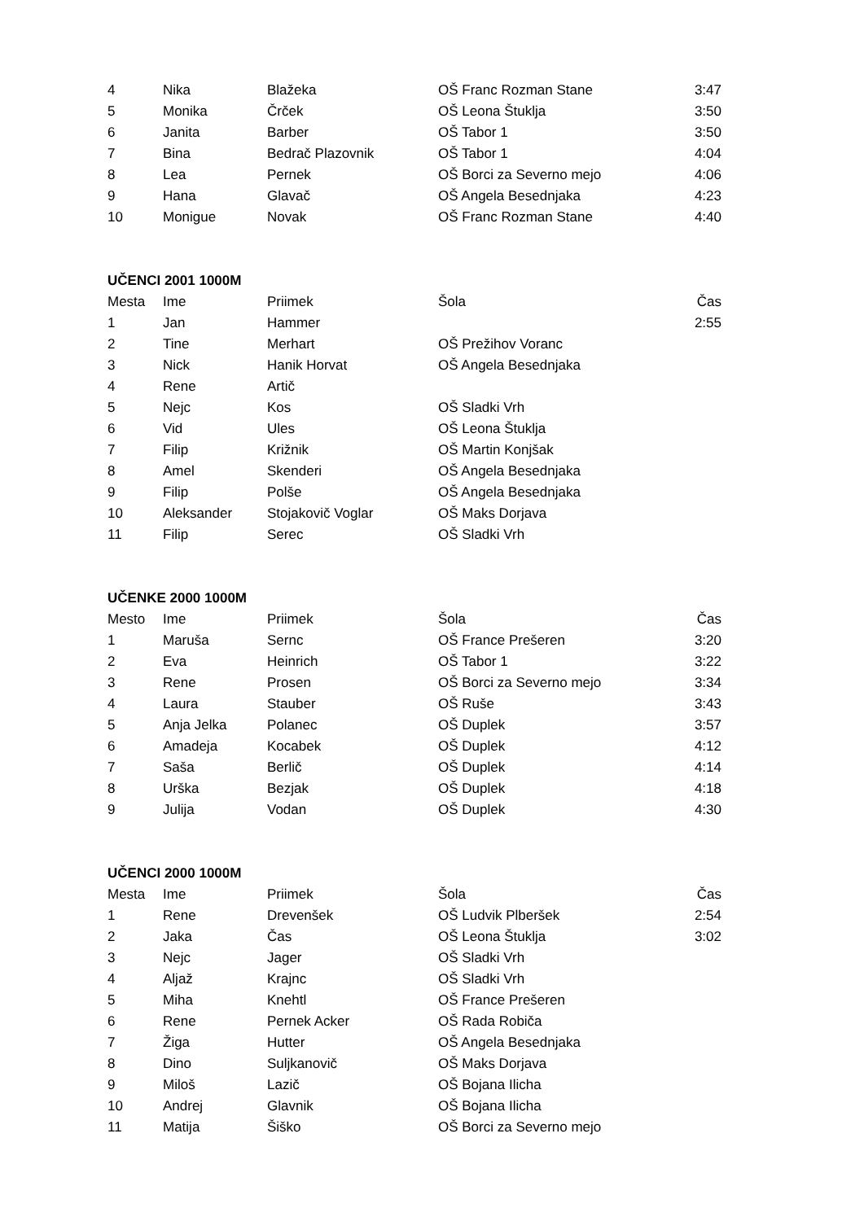| 4 | Nika | Blažeka | OŠ Franc Rozman Stane | 3:47 |
| 5 | Monika | Črček | OŠ Leona Štuklja | 3:50 |
| 6 | Janita | Barber | OŠ Tabor 1 | 3:50 |
| 7 | Bina | Bedrač Plazovnik | OŠ Tabor 1 | 4:04 |
| 8 | Lea | Pernek | OŠ Borci za Severno mejo | 4:06 |
| 9 | Hana | Glavač | OŠ Angela Besednjaka | 4:23 |
| 10 | Monigue | Novak | OŠ Franc Rozman Stane | 4:40 |
UČENCI 2001 1000M
| Mesta | Ime | Priimek | Šola | Čas |
| 1 | Jan | Hammer | | 2:55 |
| 2 | Tine | Merhart | OŠ Prežihov Voranc | |
| 3 | Nick | Hanik Horvat | OŠ Angela Besednjaka | |
| 4 | Rene | Artič | | |
| 5 | Nejc | Kos | OŠ Sladki Vrh | |
| 6 | Vid | Ules | OŠ Leona Štuklja | |
| 7 | Filip | Križnik | OŠ Martin Konjšak | |
| 8 | Amel | Skenderi | OŠ Angela Besednjaka | |
| 9 | Filip | Polše | OŠ Angela Besednjaka | |
| 10 | Aleksander | Stojakovič Voglar | OŠ Maks Dorjava | |
| 11 | Filip | Serec | OŠ Sladki Vrh | |
UČENKE 2000 1000M
| Mesto | Ime | Priimek | Šola | Čas |
| 1 | Maruša | Sernc | OŠ France Prešeren | 3:20 |
| 2 | Eva | Heinrich | OŠ Tabor 1 | 3:22 |
| 3 | Rene | Prosen | OŠ Borci za Severno mejo | 3:34 |
| 4 | Laura | Stauber | OŠ Ruše | 3:43 |
| 5 | Anja Jelka | Polanec | OŠ Duplek | 3:57 |
| 6 | Amadeja | Kocabek | OŠ Duplek | 4:12 |
| 7 | Saša | Berlič | OŠ Duplek | 4:14 |
| 8 | Urška | Bezjak | OŠ Duplek | 4:18 |
| 9 | Julija | Vodan | OŠ Duplek | 4:30 |
UČENCI 2000 1000M
| Mesta | Ime | Priimek | Šola | Čas |
| 1 | Rene | Drevenšek | OŠ Ludvik Plberšek | 2:54 |
| 2 | Jaka | Čas | OŠ Leona Štuklja | 3:02 |
| 3 | Nejc | Jager | OŠ Sladki Vrh | |
| 4 | Aljaž | Krajnc | OŠ Sladki Vrh | |
| 5 | Miha | Knehtl | OŠ France Prešeren | |
| 6 | Rene | Pernek Acker | OŠ Rada Robiča | |
| 7 | Žiga | Hutter | OŠ Angela Besednjaka | |
| 8 | Dino | Suljkanovič | OŠ Maks Dorjava | |
| 9 | Miloš | Lazič | OŠ Bojana Ilicha | |
| 10 | Andrej | Glavnik | OŠ Bojana Ilicha | |
| 11 | Matija | Šiško | OŠ Borci za Severno mejo | |